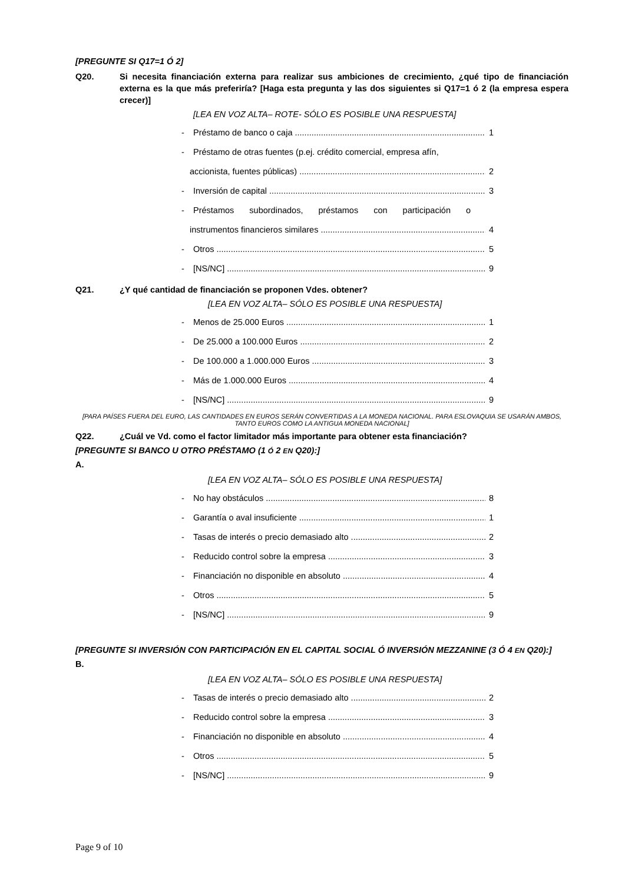[PREGUNTE SI Q17=1 Ó 2]
Q20. Si necesita financiación externa para realizar sus ambiciones de crecimiento, ¿qué tipo de financiación externa es la que más preferiría? [Haga esta pregunta y las dos siguientes si Q17=1 ó 2 (la empresa espera crecer)]
[LEA EN VOZ ALTA– ROTE- SÓLO ES POSIBLE UNA RESPUESTA]
- Préstamo de banco o caja 1
- Préstamo de otras fuentes (p.ej. crédito comercial, empresa afín,
accionista, fuentes públicas) 2
- Inversión de capital 3
- Préstamos subordinados, préstamos con participación o
instrumentos financieros similares 4
- Otros 5
- [NS/NC] 9
Q21. ¿Y qué cantidad de financiación se proponen Vdes. obtener?
[LEA EN VOZ ALTA– SÓLO ES POSIBLE UNA RESPUESTA]
- Menos de 25.000 Euros 1
- De 25.000 a 100.000 Euros 2
- De 100.000 a 1.000.000 Euros 3
- Más de 1.000.000 Euros 4
- [NS/NC] 9
[PARA PAÍSES FUERA DEL EURO, LAS CANTIDADES EN EUROS SERÁN CONVERTIDAS A LA MONEDA NACIONAL. PARA ESLOVAQUIA SE USARÁN AMBOS, TANTO EUROS COMO LA ANTIGUA MONEDA NACIONAL]
Q22. ¿Cuál ve Vd. como el factor limitador más importante para obtener esta financiación?
[PREGUNTE SI BANCO U OTRO PRÉSTAMO (1 Ó 2 EN Q20):]
A.
[LEA EN VOZ ALTA– SÓLO ES POSIBLE UNA RESPUESTA]
- No hay obstáculos 8
- Garantía o aval insuficiente 1
- Tasas de interés o precio demasiado alto 2
- Reducido control sobre la empresa 3
- Financiación no disponible en absoluto 4
- Otros 5
- [NS/NC] 9
[PREGUNTE SI INVERSIÓN CON PARTICIPACIÓN EN EL CAPITAL SOCIAL Ó INVERSIÓN MEZZANINE (3 Ó 4 EN Q20):]
B.
[LEA EN VOZ ALTA– SÓLO ES POSIBLE UNA RESPUESTA]
- Tasas de interés o precio demasiado alto 2
- Reducido control sobre la empresa 3
- Financiación no disponible en absoluto 4
- Otros 5
- [NS/NC] 9
Page 9 of 10